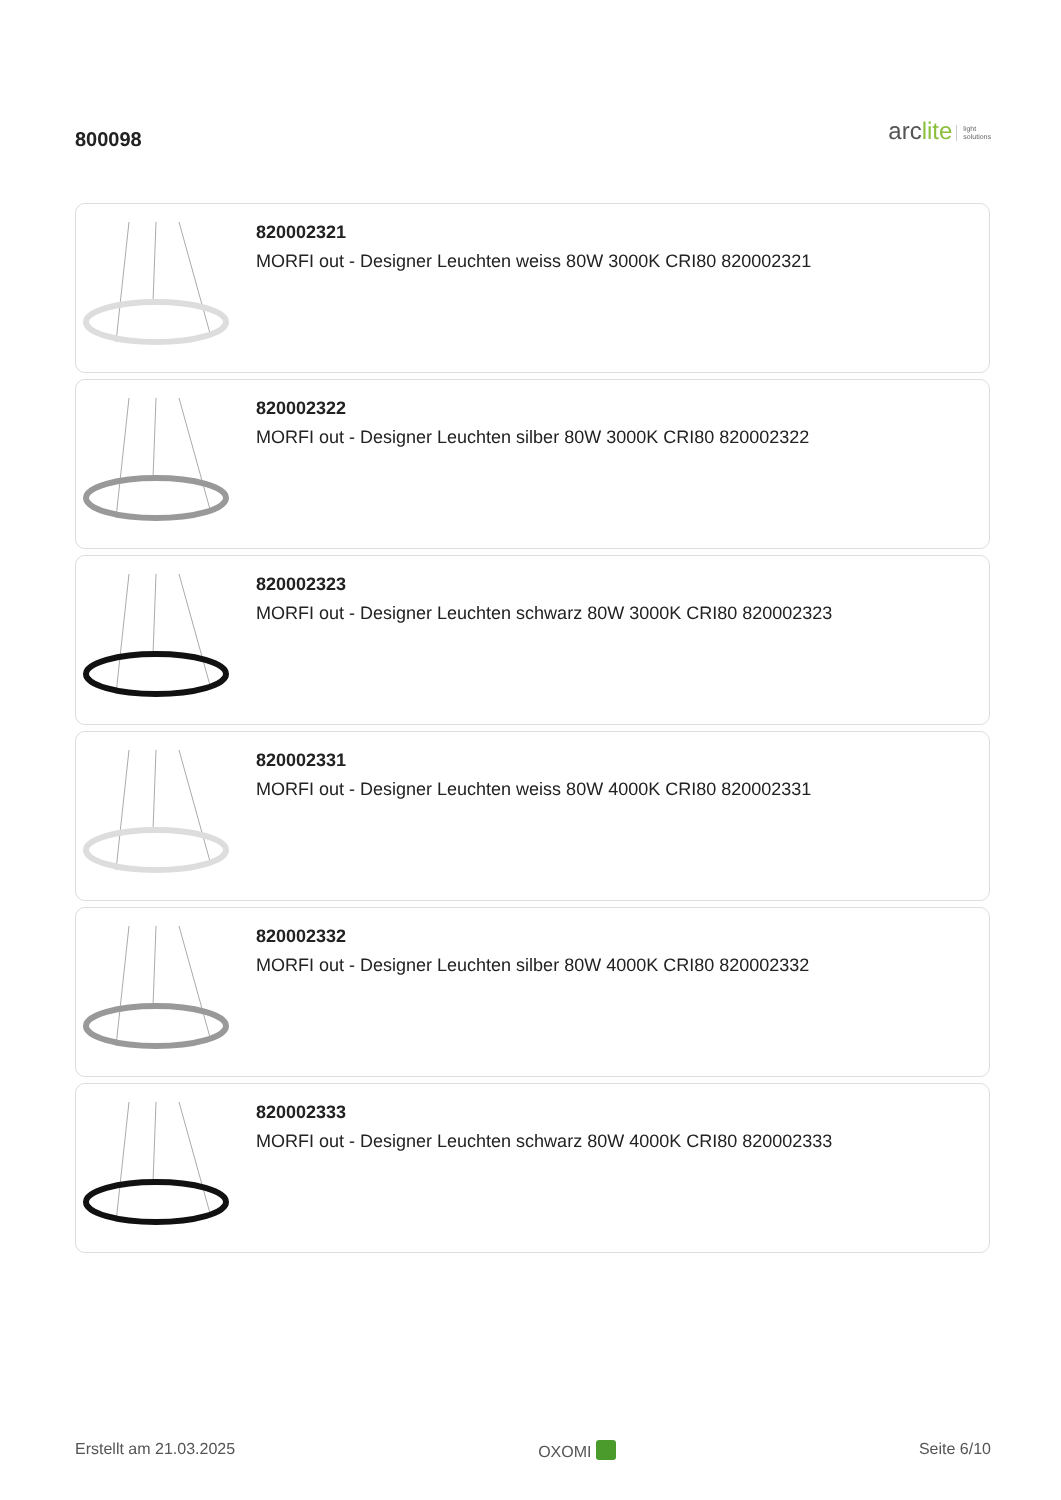800098
arclite light
solutions
820002321
MORFI out - Designer Leuchten weiss 80W 3000K CRI80 820002321
820002322
MORFI out - Designer Leuchten silber 80W 3000K CRI80 820002322
820002323
MORFI out - Designer Leuchten schwarz 80W 3000K CRI80 820002323
820002331
MORFI out - Designer Leuchten weiss 80W 4000K CRI80 820002331
820002332
MORFI out - Designer Leuchten silber 80W 4000K CRI80 820002332
820002333
MORFI out - Designer Leuchten schwarz 80W 4000K CRI80 820002333
Erstellt am 21.03.2025 OXOMI Seite 6/10